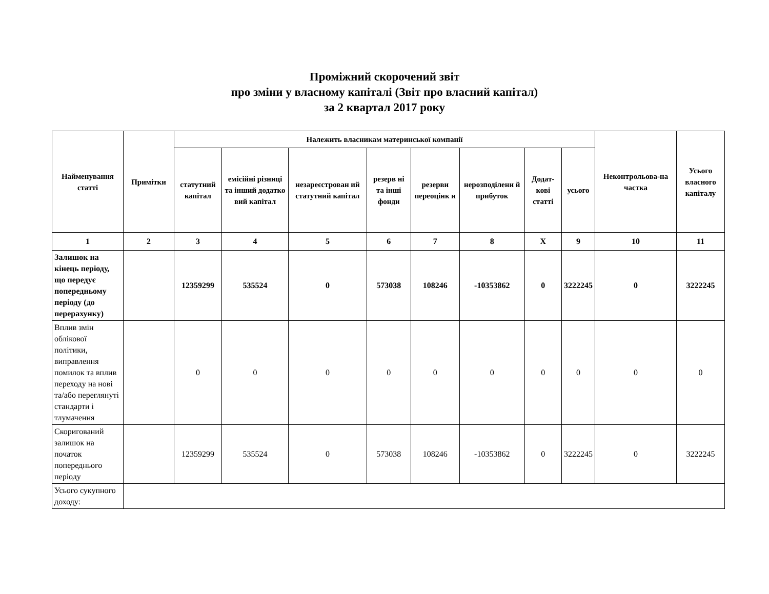Проміжний скорочений звіт
про зміни у власному капіталі (Звіт про власний капітал)
за 2 квартал 2017 року
| Найменування статті | Примітки | Належить власникам материнської компанії | | | | | | | | Неконтрольова-на частка | Усього власного капіталу |
| --- | --- | --- | --- | --- | --- | --- | --- | --- | --- | --- | --- |
| | | статутний капітал | емісійні різниці та інший додатко вий капітал | незареєстрован ий статутний капітал | резерв ні та інші фонди | резерви переоцінк и | нерозподілени й прибуток | Додат-кові статті | усього | | |
| 1 | 2 | 3 | 4 | 5 | 6 | 7 | 8 | X | 9 | 10 | 11 |
| Залишок на кінець періоду, що передує попередньому періоду (до перерахунку) | | 12359299 | 535524 | 0 | 573038 | 108246 | -10353862 | 0 | 3222245 | 0 | 3222245 |
| Вплив змін облікової політики, виправлення помилок та вплив переходу на нові та/або переглянуті стандарти і тлумачення | | 0 | 0 | 0 | 0 | 0 | 0 | 0 | 0 | 0 | 0 |
| Скоригований залишок на початок попереднього періоду | | 12359299 | 535524 | 0 | 573038 | 108246 | -10353862 | 0 | 3222245 | 0 | 3222245 |
| Усього сукупного доходу: | | | | | | | | | | | |